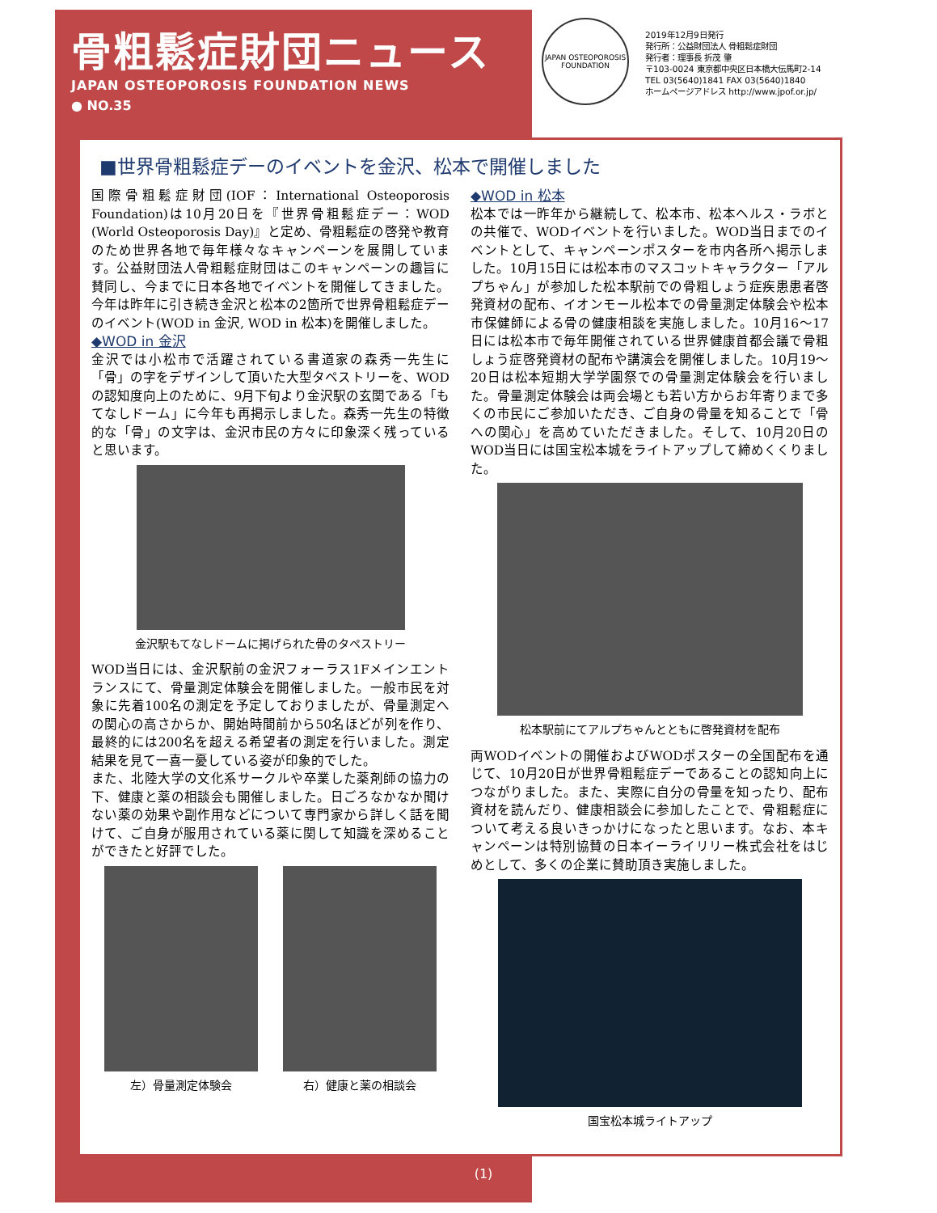骨粗鬆症財団ニュース
JAPAN OSTEOPOROSIS FOUNDATION NEWS
● NO.35
JAPAN OSTEOPOROSIS FOUNDATION
2019年12月9日発行
発行所：公益財団法人 骨粗鬆症財団
発行者：理事長 折茂 肇
〒103-0024 東京都中央区日本橋大伝馬町2-14
TEL 03(5640)1841 FAX 03(5640)1840
ホームページアドレス http://www.jpof.or.jp/
■世界骨粗鬆症デーのイベントを金沢、松本で開催しました
国際骨粗鬆症財団(IOF：International Osteoporosis Foundation)は10月20日を『世界骨粗鬆症デー：WOD (World Osteoporosis Day)』と定め、骨粗鬆症の啓発や教育のため世界各地で毎年様々なキャンペーンを展開しています。公益財団法人骨粗鬆症財団はこのキャンペーンの趣旨に賛同し、今までに日本各地でイベントを開催してきました。今年は昨年に引き続き金沢と松本の2箇所で世界骨粗鬆症デーのイベント(WOD in 金沢, WOD in 松本)を開催しました。
◆WOD in 金沢
金沢では小松市で活躍されている書道家の森秀一先生に「骨」の字をデザインして頂いた大型タペストリーを、WODの認知度向上のために、9月下旬より金沢駅の玄関である「もてなしドーム」に今年も再掲示しました。森秀一先生の特徴的な「骨」の文字は、金沢市民の方々に印象深く残っていると思います。
金沢駅もてなしドームに掲げられた骨のタペストリー
WOD当日には、金沢駅前の金沢フォーラス1Fメインエントランスにて、骨量測定体験会を開催しました。一般市民を対象に先着100名の測定を予定しておりましたが、骨量測定への関心の高さからか、開始時間前から50名ほどが列を作り、最終的には200名を超える希望者の測定を行いました。測定結果を見て一喜一憂している姿が印象的でした。
また、北陸大学の文化系サークルや卒業した薬剤師の協力の下、健康と薬の相談会も開催しました。日ごろなかなか聞けない薬の効果や副作用などについて専門家から詳しく話を聞けて、ご自身が服用されている薬に関して知識を深めることができたと好評でした。
左）骨量測定体験会 右）健康と薬の相談会
◆WOD in 松本
松本では一昨年から継続して、松本市、松本ヘルス・ラボとの共催で、WODイベントを行いました。WOD当日までのイベントとして、キャンペーンポスターを市内各所へ掲示しました。10月15日には松本市のマスコットキャラクター「アルプちゃん」が参加した松本駅前での骨粗しょう症疾患患者啓発資材の配布、イオンモール松本での骨量測定体験会や松本市保健師による骨の健康相談を実施しました。10月16〜17日には松本市で毎年開催されている世界健康首都会議で骨粗しょう症啓発資材の配布や講演会を開催しました。10月19〜20日は松本短期大学学園祭での骨量測定体験会を行いました。骨量測定体験会は両会場とも若い方からお年寄りまで多くの市民にご参加いただき、ご自身の骨量を知ることで「骨への関心」を高めていただきました。そして、10月20日のWOD当日には国宝松本城をライトアップして締めくくりました。
松本駅前にてアルプちゃんとともに啓発資材を配布
両WODイベントの開催およびWODポスターの全国配布を通じて、10月20日が世界骨粗鬆症デーであることの認知向上につながりました。また、実際に自分の骨量を知ったり、配布資材を読んだり、健康相談会に参加したことで、骨粗鬆症について考える良いきっかけになったと思います。なお、本キャンペーンは特別協賛の日本イーライリリー株式会社をはじめとして、多くの企業に賛助頂き実施しました。
国宝松本城ライトアップ
(1)